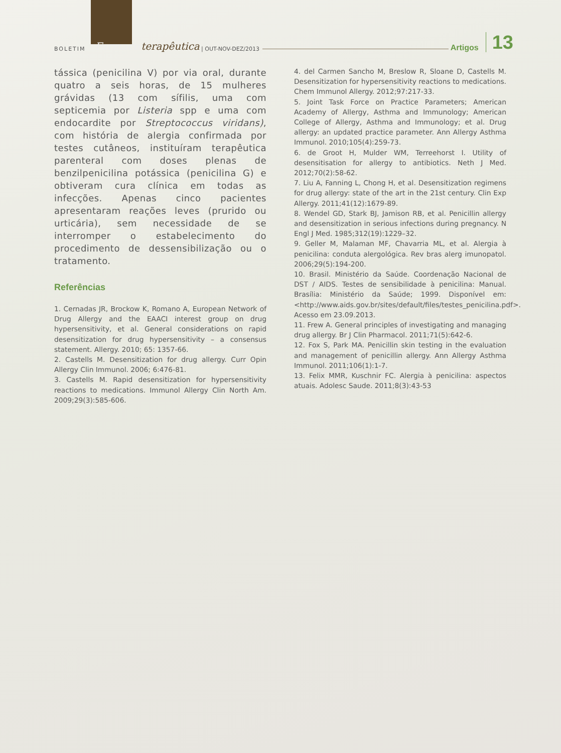BOLETIM Farmaco terapêutica | OUT-NOV-DEZ/2013 Artigos 13
tássica (penicilina V) por via oral, durante quatro a seis horas, de 15 mulheres grávidas (13 com sífilis, uma com septicemia por Listeria spp e uma com endocardite por Streptococcus viridans), com história de alergia confirmada por testes cutâneos, instituíram terapêutica parenteral com doses plenas de benzilpenicilina potássica (penicilina G) e obtiveram cura clínica em todas as infecções. Apenas cinco pacientes apresentaram reações leves (prurido ou urticária), sem necessidade de se interromper o estabelecimento do procedimento de dessensibilização ou o tratamento.
Referências
1. Cernadas JR, Brockow K, Romano A, European Network of Drug Allergy and the EAACI interest group on drug hypersensitivity, et al. General considerations on rapid desensitization for drug hypersensitivity – a consensus statement. Allergy. 2010; 65: 1357-66.
2. Castells M. Desensitization for drug allergy. Curr Opin Allergy Clin Immunol. 2006; 6:476-81.
3. Castells M. Rapid desensitization for hypersensitivity reactions to medications. Immunol Allergy Clin North Am. 2009;29(3):585-606.
4. del Carmen Sancho M, Breslow R, Sloane D, Castells M. Desensitization for hypersensitivity reactions to medications. Chem Immunol Allergy. 2012;97:217-33.
5. Joint Task Force on Practice Parameters; American Academy of Allergy, Asthma and Immunology; American College of Allergy, Asthma and Immunology; et al. Drug allergy: an updated practice parameter. Ann Allergy Asthma Immunol. 2010;105(4):259-73.
6. de Groot H, Mulder WM, Terreehorst I. Utility of desensitisation for allergy to antibiotics. Neth J Med. 2012;70(2):58-62.
7. Liu A, Fanning L, Chong H, et al. Desensitization regimens for drug allergy: state of the art in the 21st century. Clin Exp Allergy. 2011;41(12):1679-89.
8. Wendel GD, Stark BJ, Jamison RB, et al. Penicillin allergy and desensitization in serious infections during pregnancy. N Engl J Med. 1985;312(19):1229–32.
9. Geller M, Malaman MF, Chavarria ML, et al. Alergia à penicilina: conduta alergológica. Rev bras alerg imunopatol. 2006;29(5):194-200.
10. Brasil. Ministério da Saúde. Coordenação Nacional de DST / AIDS. Testes de sensibilidade à penicilina: Manual. Brasília: Ministério da Saúde; 1999. Disponível em: <http://www.aids.gov.br/sites/default/files/testes_penicilina.pdf>. Acesso em 23.09.2013.
11. Frew A. General principles of investigating and managing drug allergy. Br J Clin Pharmacol. 2011;71(5):642-6.
12. Fox S, Park MA. Penicillin skin testing in the evaluation and management of penicillin allergy. Ann Allergy Asthma Immunol. 2011;106(1):1-7.
13. Felix MMR, Kuschnir FC. Alergia à penicilina: aspectos atuais. Adolesc Saude. 2011;8(3):43-53